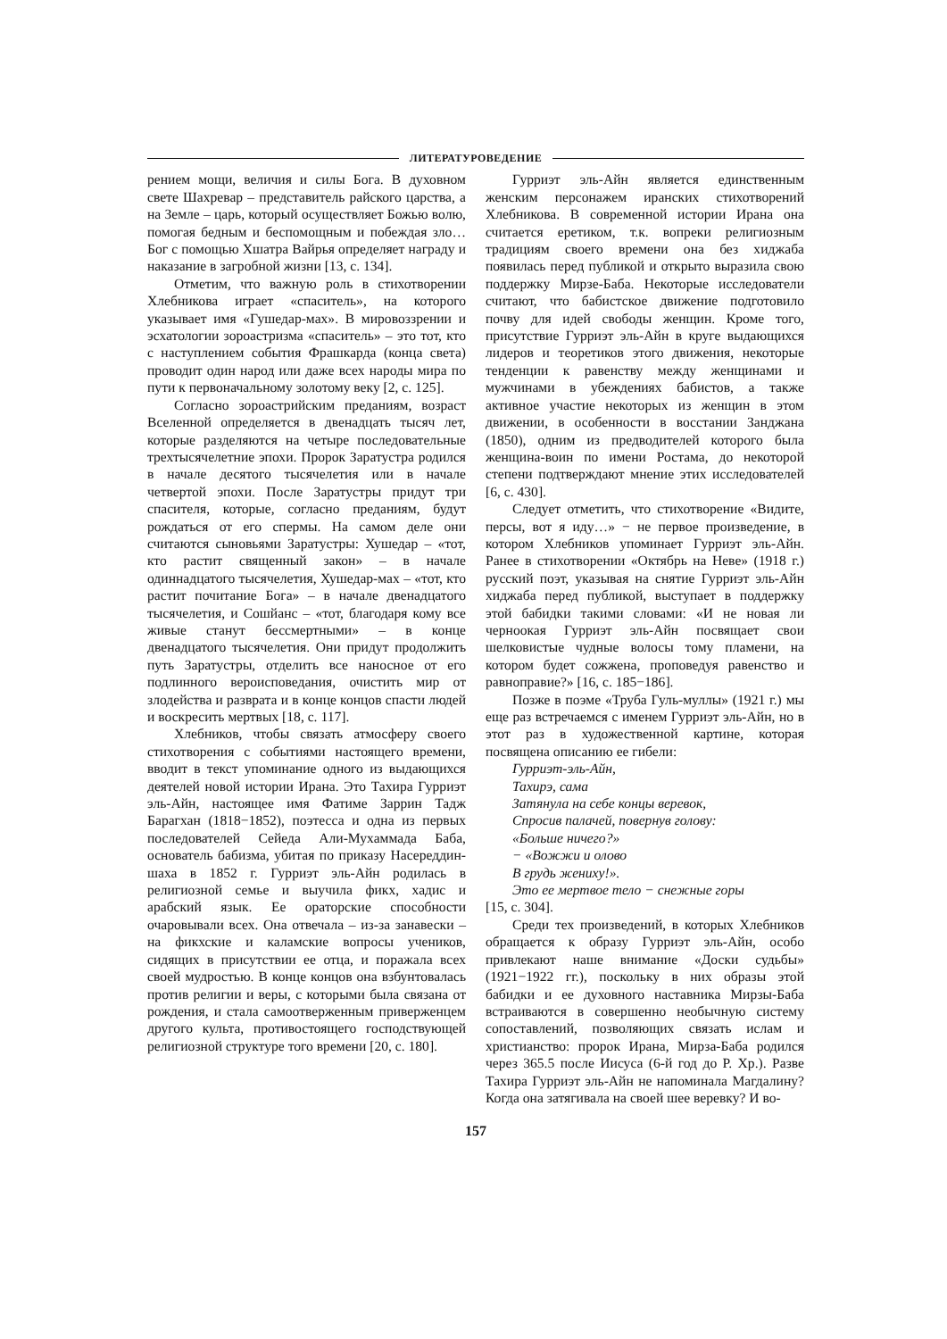ЛИТЕРАТУРОВЕДЕНИЕ
рением мощи, величия и силы Бога. В духовном свете Шахревар – представитель райского царства, а на Земле – царь, который осуществляет Божью волю, помогая бедным и беспомощным и побеждая зло… Бог с помощью Хшатра Вайрья определяет награду и наказание в загробной жизни [13, с. 134].
Отметим, что важную роль в стихотворении Хлебникова играет «спаситель», на которого указывает имя «Гушедар-мах». В мировоззрении и эсхатологии зороастризма «спаситель» – это тот, кто с наступлением события Фрашкарда (конца света) проводит один народ или даже всех народы мира по пути к первоначальному золотому веку [2, с. 125].
Согласно зороастрийским преданиям, возраст Вселенной определяется в двенадцать тысяч лет, которые разделяются на четыре последовательные трехтысячелетние эпохи. Пророк Заратустра родился в начале десятого тысячелетия или в начале четвертой эпохи. После Заратустры придут три спасителя, которые, согласно преданиям, будут рождаться от его спермы. На самом деле они считаются сыновьями Заратустры: Хушедар – «тот, кто растит священный закон» – в начале одиннадцатого тысячелетия, Хушедар-мах – «тот, кто растит почитание Бога» – в начале двенадцатого тысячелетия, и Сошйанс – «тот, благодаря кому все живые станут бессмертными» – в конце двенадцатого тысячелетия. Они придут продолжить путь Заратустры, отделить все наносное от его подлинного вероисповедания, очистить мир от злодейства и разврата и в конце концов спасти людей и воскресить мертвых [18, с. 117].
Хлебников, чтобы связать атмосферу своего стихотворения с событиями настоящего времени, вводит в текст упоминание одного из выдающихся деятелей новой истории Ирана. Это Тахира Гурриэт эль-Айн, настоящее имя Фатиме Заррин Тадж Барагхан (1818−1852), поэтесса и одна из первых последователей Сейеда Али-Мухаммада Баба, основатель бабизма, убитая по приказу Насереддин-шаха в 1852 г. Гурриэт эль-Айн родилась в религиозной семье и выучила фикх, хадис и арабский язык. Ее ораторские способности очаровывали всех. Она отвечала – из-за занавески – на фикхские и каламские вопросы учеников, сидящих в присутствии ее отца, и поражала всех своей мудростью. В конце концов она взбунтовалась против религии и веры, с которыми была связана от рождения, и стала самоотверженным приверженцем другого культа, противостоящего господствующей религиозной структуре того времени [20, с. 180].
Гурриэт эль-Айн является единственным женским персонажем иранских стихотворений Хлебникова. В современной истории Ирана она считается еретиком, т.к. вопреки религиозным традициям своего времени она без хиджаба появилась перед публикой и открыто выразила свою поддержку Мирзе-Баба. Некоторые исследователи считают, что бабистское движение подготовило почву для идей свободы женщин. Кроме того, присутствие Гурриэт эль-Айн в круге выдающихся лидеров и теоретиков этого движения, некоторые тенденции к равенству между женщинами и мужчинами в убеждениях бабистов, а также активное участие некоторых из женщин в этом движении, в особенности в восстании Занджана (1850), одним из предводителей которого была женщина-воин по имени Ростама, до некоторой степени подтверждают мнение этих исследователей [6, с. 430].
Следует отметить, что стихотворение «Видите, персы, вот я иду…» − не первое произведение, в котором Хлебников упоминает Гурриэт эль-Айн. Ранее в стихотворении «Октябрь на Неве» (1918 г.) русский поэт, указывая на снятие Гурриэт эль-Айн хиджаба перед публикой, выступает в поддержку этой бабидки такими словами: «И не новая ли черноокая Гурриэт эль-Айн посвящает свои шелковистые чудные волосы тому пламени, на котором будет сожжена, проповедуя равенство и равноправие?» [16, с. 185−186].
Позже в поэме «Труба Гуль-муллы» (1921 г.) мы еще раз встречаемся с именем Гурриэт эль-Айн, но в этот раз в художественной картине, которая посвящена описанию ее гибели:
Гурриэт-эль-Айн,
Тахирэ, сама
Затянула на себе концы веревок,
Спросив палачей, повернув голову:
«Больше ничего?»
− «Вожжи и олово
В грудь жениху!».
Это ее мертвое тело − снежные горы
[15, с. 304].
Среди тех произведений, в которых Хлебников обращается к образу Гурриэт эль-Айн, особо привлекают наше внимание «Доски судьбы» (1921−1922 гг.), поскольку в них образы этой бабидки и ее духовного наставника Мирзы-Баба встраиваются в совершенно необычную систему сопоставлений, позволяющих связать ислам и христианство: пророк Ирана, Мирза-Баба родился через 365.5 после Иисуса (6-й год до Р. Хр.). Разве Тахира Гурриэт эль-Айн не напоминала Магдалину? Когда она затягивала на своей шее веревку? И во-
157